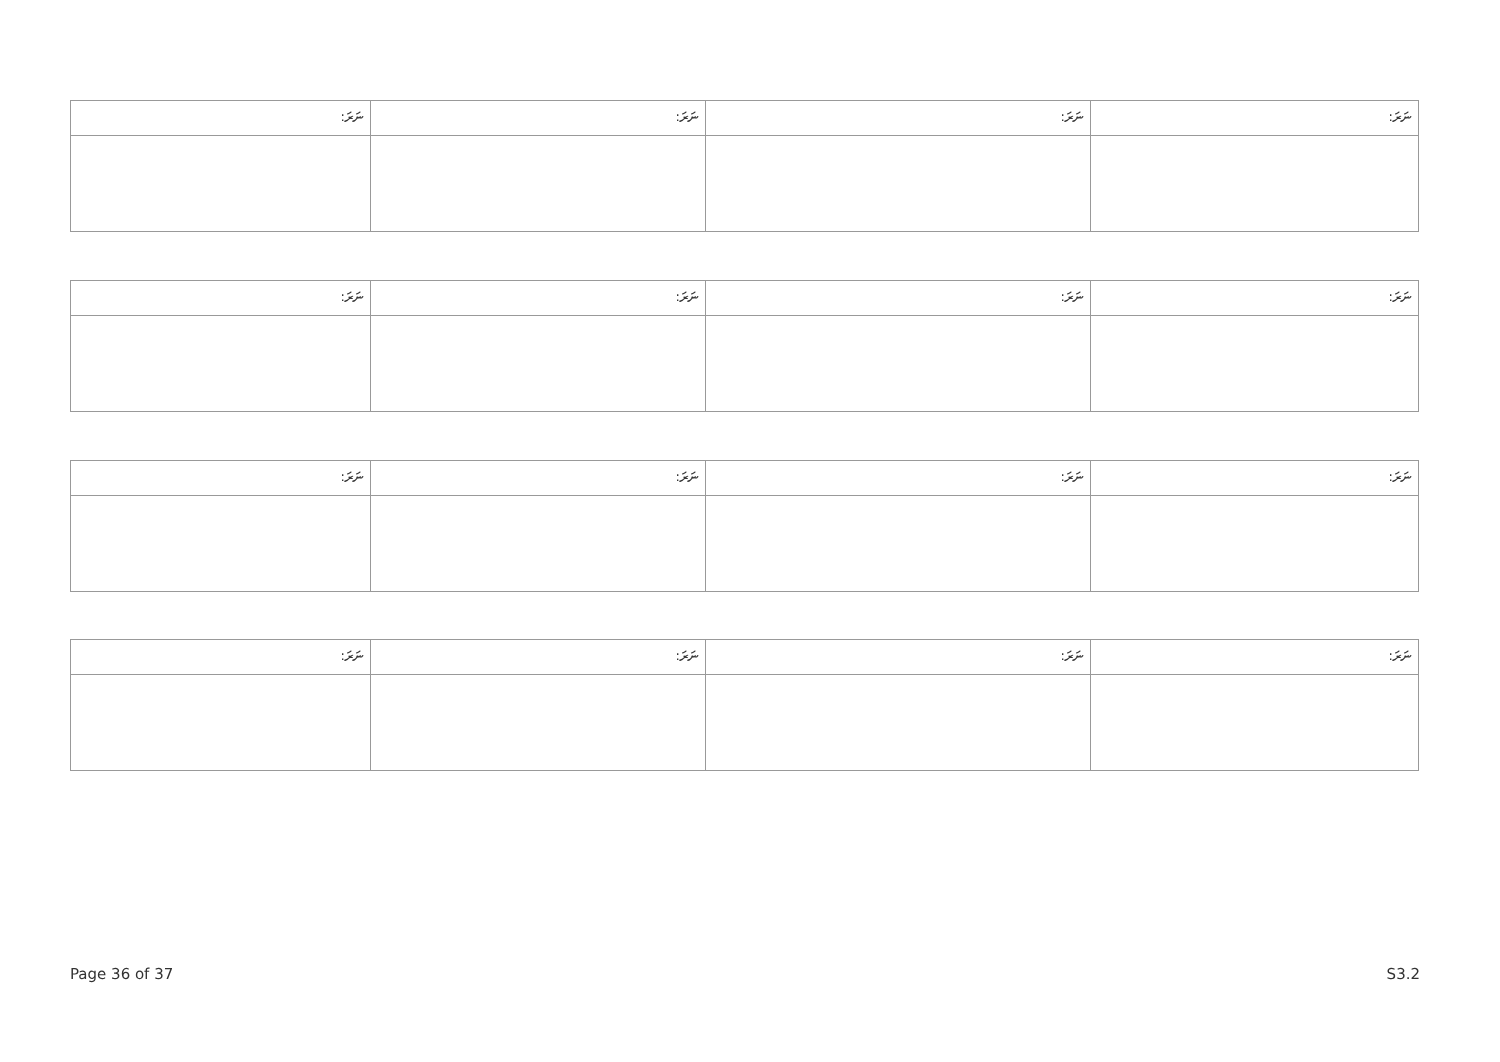| ނަރަ: | ނަރަ: | ނަރަ: | ނަރަ: |
| ނަރަ: | ނަރަ: | ނަރަ: | ނަރަ: |
| ނަރަ: | ނަރަ: | ނަރަ: | ނަރަ: |
| ނަރަ: | ނަރަ: | ނަރަ: | ނަރަ: |
Page 36 of 37 S3.2